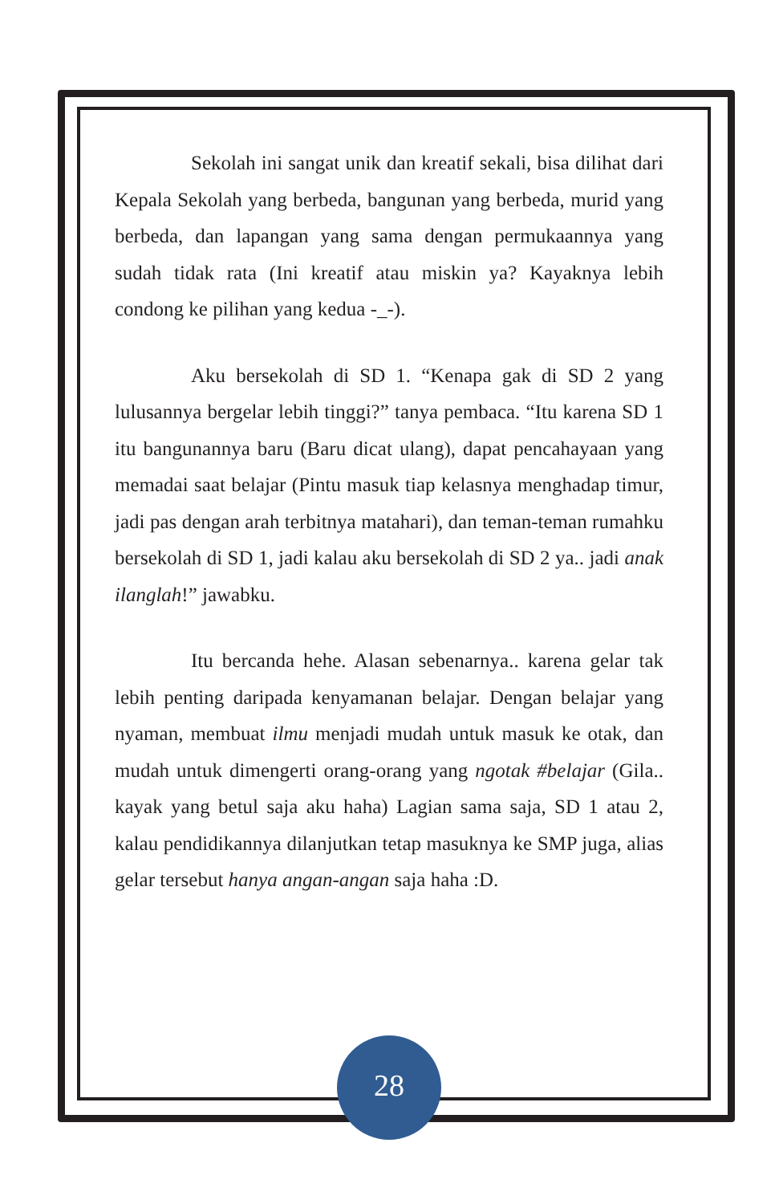Sekolah ini sangat unik dan kreatif sekali, bisa dilihat dari Kepala Sekolah yang berbeda, bangunan yang berbeda, murid yang berbeda, dan lapangan yang sama dengan permukaannya yang sudah tidak rata (Ini kreatif atau miskin ya? Kayaknya lebih condong ke pilihan yang kedua -_-).
Aku bersekolah di SD 1. “Kenapa gak di SD 2 yang lulusannya bergelar lebih tinggi?” tanya pembaca. “Itu karena SD 1 itu bangunannya baru (Baru dicat ulang), dapat pencahayaan yang memadai saat belajar (Pintu masuk tiap kelasnya menghadap timur, jadi pas dengan arah terbitnya matahari), dan teman-teman rumahku bersekolah di SD 1, jadi kalau aku bersekolah di SD 2 ya.. jadi anak ilanglah!” jawabku.
Itu bercanda hehe. Alasan sebenarnya.. karena gelar tak lebih penting daripada kenyamanan belajar. Dengan belajar yang nyaman, membuat ilmu menjadi mudah untuk masuk ke otak, dan mudah untuk dimengerti orang-orang yang ngotak #belajar (Gila.. kayak yang betul saja aku haha) Lagian sama saja, SD 1 atau 2, kalau pendidikannya dilanjutkan tetap masuknya ke SMP juga, alias gelar tersebut hanya angan-angan saja haha :D.
28